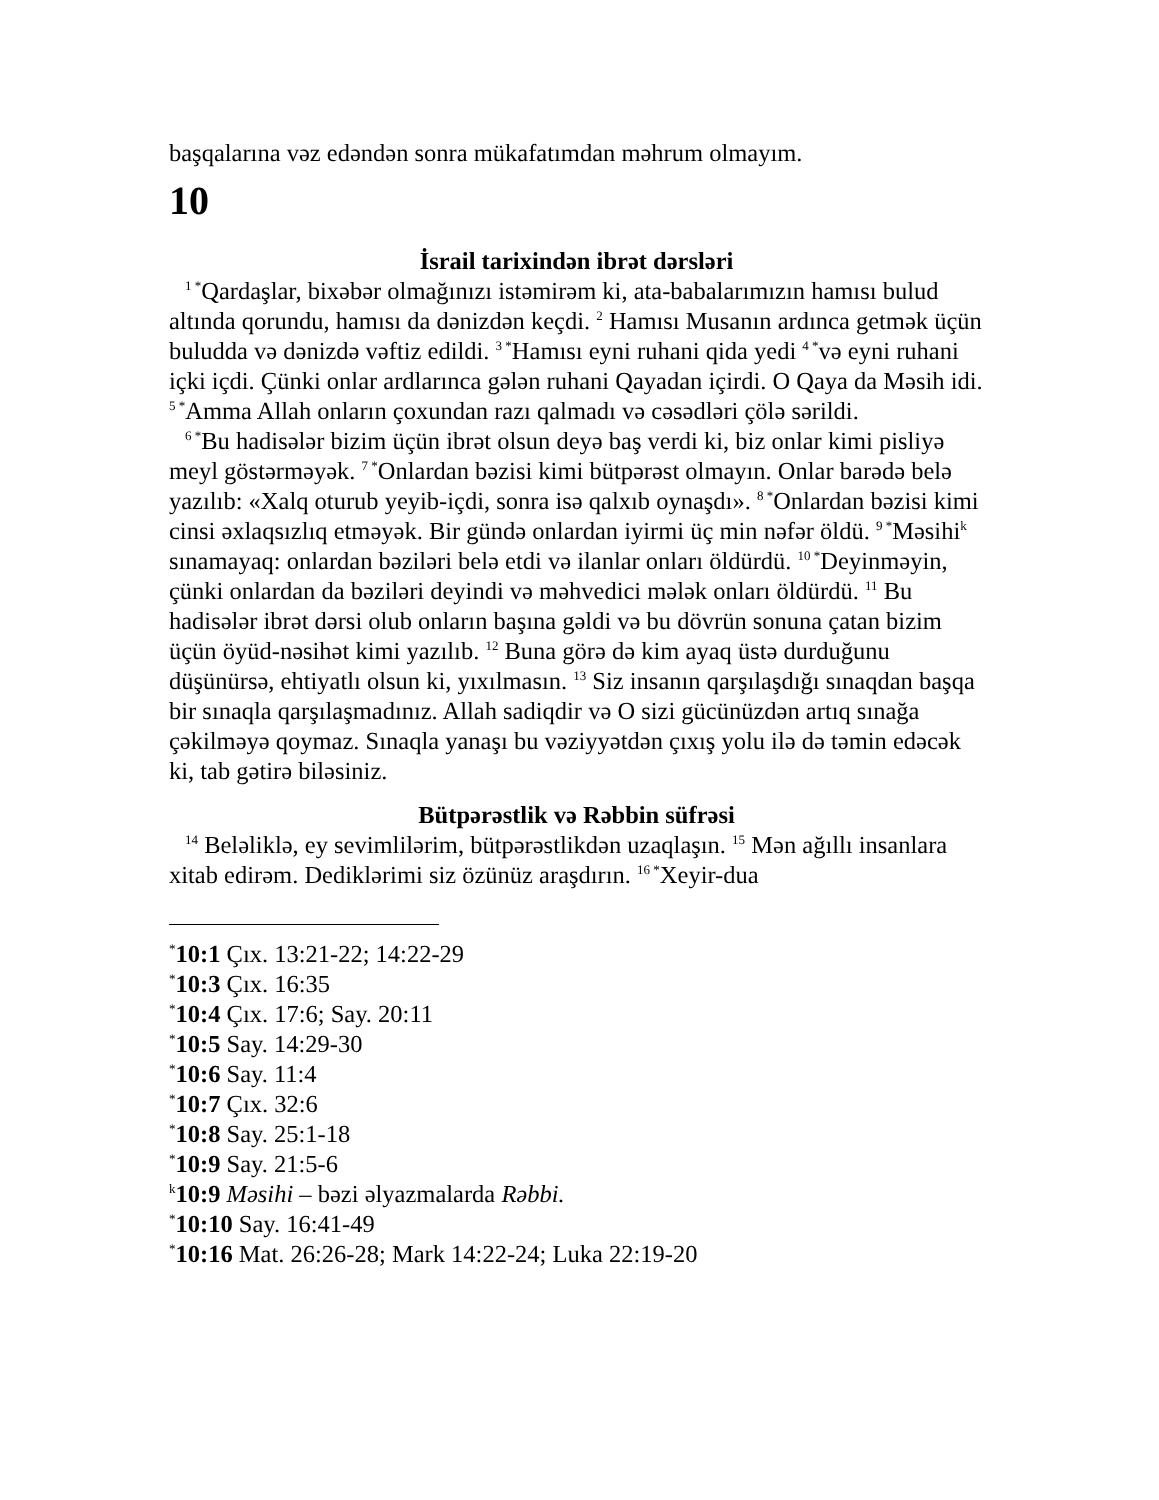başqalarına vəz edəndən sonra mükafatımdan məhrum olmayım.
10
İsrail tarixindən ibrət dərsləri
<sup>1 *</sup>Qardaşlar, bixəbər olmağınızı istəmirəm ki, ata-babalarımızın hamısı bulud altında qorundu, hamısı da dənizdən keçdi. <sup>2</sup> Hamısı Musanın ardınca getmək üçün buludda və dənizdə vəftiz edildi. <sup>3 *</sup>Hamısı eyni ruhani qida yedi <sup>4 *</sup>və eyni ruhani içki içdi. Çünki onlar ardlarınca gələn ruhani Qayadan içirdi. O Qaya da Məsih idi. <sup>5 *</sup>Amma Allah onların çoxundan razı qalmadı və cəsədləri çölə sərildi.
<sup>6 *</sup>Bu hadisələr bizim üçün ibrət olsun deyə baş verdi ki, biz onlar kimi pisliyə meyl göstərməyək. <sup>7 *</sup>Onlardan bəzisi kimi bütpərəst olmayın. Onlar barədə belə yazılıb: «Xalq oturub yeyib-içdi, sonra isə qalxıb oynaşdı». <sup>8 *</sup>Onlardan bəzisi kimi cinsi əxlaqsızlıq etməyək. Bir gündə onlardan iyirmi üç min nəfər öldü. <sup>9 *</sup>Məsihi<sup>k</sup> sınamayaq: onlardan bəziləri belə etdi və ilanlar onları öldürdü. <sup>10 *</sup>Deyinməyin, çünki onlardan da bəziləri deyindi və məhvedici mələk onları öldürdü. <sup>11</sup> Bu hadisələr ibrət dərsi olub onların başına gəldi və bu dövrün sonuna çatan bizim üçün öyüd-nəsihət kimi yazılıb. <sup>12</sup> Buna görə də kim ayaq üstə durduğunu düşünürsə, ehtiyatlı olsun ki, yıxılmasın. <sup>13</sup> Siz insanın qarşılaşdığı sınaqdan başqa bir sınaqla qarşılaşmadınız. Allah sadiqdir və O sizi gücünüzdən artıq sınağa çəkilməyə qoymaz. Sınaqla yanaşı bu vəziyyətdən çıxış yolu ilə də təmin edəcək ki, tab gətirə biləsiniz.
Bütpərəstlik və Rəbbin süfrəsi
<sup>14</sup> Beləliklə, ey sevimlilərim, bütpərəstlikdən uzaqlaşın. <sup>15</sup> Mən ağıllı insanlara xitab edirəm. Dediklərimi siz özünüz araşdırın. <sup>16 *</sup>Xeyir-dua
<sup>*</sup> 10:1 Çıx. 13:21-22; 14:22-29
<sup>*</sup> 10:3 Çıx. 16:35
<sup>*</sup> 10:4 Çıx. 17:6; Say. 20:11
<sup>*</sup> 10:5 Say. 14:29-30
<sup>*</sup> 10:6 Say. 11:4
<sup>*</sup> 10:7 Çıx. 32:6
<sup>*</sup> 10:8 Say. 25:1-18
<sup>*</sup> 10:9 Say. 21:5-6
<sup>k</sup> 10:9 Məsihi – bəzi əlyazmalarda Rəbbi.
<sup>*</sup> 10:10 Say. 16:41-49
<sup>*</sup> 10:16 Mat. 26:26-28; Mark 14:22-24; Luka 22:19-20